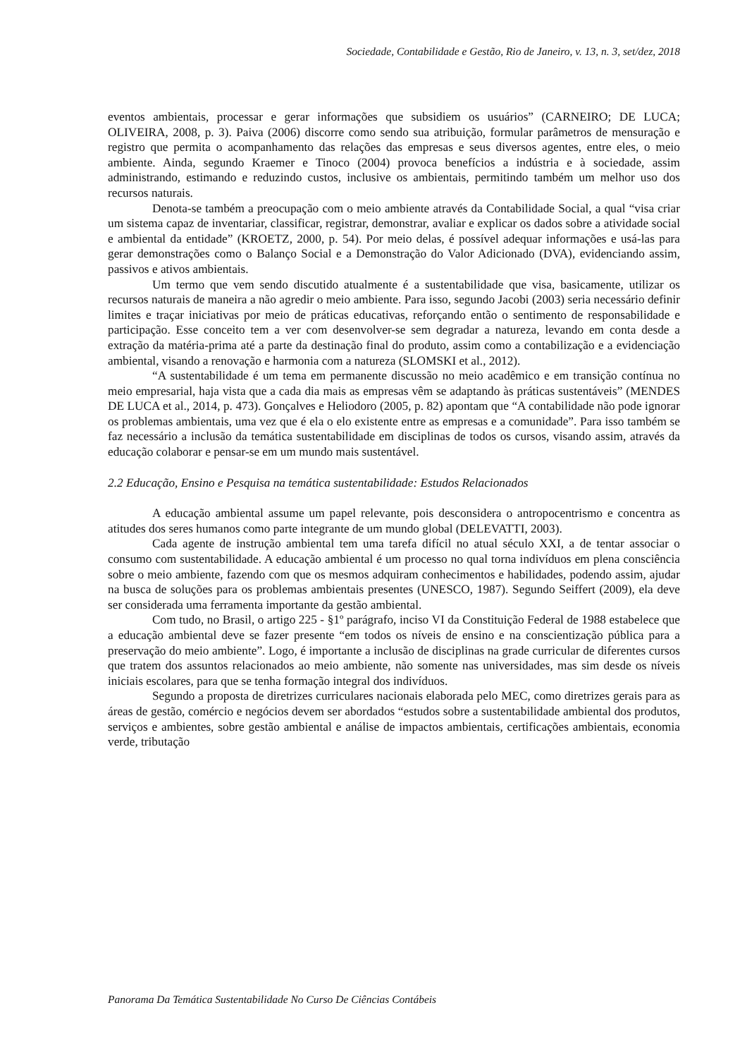Sociedade, Contabilidade e Gestão, Rio de Janeiro, v. 13, n. 3, set/dez, 2018
eventos ambientais, processar e gerar informações que subsidiem os usuários” (CARNEIRO; DE LUCA; OLIVEIRA, 2008, p. 3). Paiva (2006) discorre como sendo sua atribuição, formular parâmetros de mensuração e registro que permita o acompanhamento das relações das empresas e seus diversos agentes, entre eles, o meio ambiente. Ainda, segundo Kraemer e Tinoco (2004) provoca benefícios a indústria e à sociedade, assim administrando, estimando e reduzindo custos, inclusive os ambientais, permitindo também um melhor uso dos recursos naturais.
Denota-se também a preocupação com o meio ambiente através da Contabilidade Social, a qual “visa criar um sistema capaz de inventariar, classificar, registrar, demonstrar, avaliar e explicar os dados sobre a atividade social e ambiental da entidade” (KROETZ, 2000, p. 54). Por meio delas, é possível adequar informações e usá-las para gerar demonstrações como o Balanço Social e a Demonstração do Valor Adicionado (DVA), evidenciando assim, passivos e ativos ambientais.
Um termo que vem sendo discutido atualmente é a sustentabilidade que visa, basicamente, utilizar os recursos naturais de maneira a não agredir o meio ambiente. Para isso, segundo Jacobi (2003) seria necessário definir limites e traçar iniciativas por meio de práticas educativas, reforçando então o sentimento de responsabilidade e participação. Esse conceito tem a ver com desenvolver-se sem degradar a natureza, levando em conta desde a extração da matéria-prima até a parte da destinação final do produto, assim como a contabilização e a evidenciação ambiental, visando a renovação e harmonia com a natureza (SLOMSKI et al., 2012).
“A sustentabilidade é um tema em permanente discussão no meio acadêmico e em transição contínua no meio empresarial, haja vista que a cada dia mais as empresas vêm se adaptando às práticas sustentáveis” (MENDES DE LUCA et al., 2014, p. 473). Gonçalves e Heliodoro (2005, p. 82) apontam que “A contabilidade não pode ignorar os problemas ambientais, uma vez que é ela o elo existente entre as empresas e a comunidade”. Para isso também se faz necessário a inclusão da temática sustentabilidade em disciplinas de todos os cursos, visando assim, através da educação colaborar e pensar-se em um mundo mais sustentável.
2.2 Educação, Ensino e Pesquisa na temática sustentabilidade: Estudos Relacionados
A educação ambiental assume um papel relevante, pois desconsidera o antropocentrismo e concentra as atitudes dos seres humanos como parte integrante de um mundo global (DELEVATTI, 2003).
Cada agente de instrução ambiental tem uma tarefa difícil no atual século XXI, a de tentar associar o consumo com sustentabilidade. A educação ambiental é um processo no qual torna indivíduos em plena consciência sobre o meio ambiente, fazendo com que os mesmos adquiram conhecimentos e habilidades, podendo assim, ajudar na busca de soluções para os problemas ambientais presentes (UNESCO, 1987). Segundo Seiffert (2009), ela deve ser considerada uma ferramenta importante da gestão ambiental.
Com tudo, no Brasil, o artigo 225 - §1º parágrafo, inciso VI da Constituição Federal de 1988 estabelece que a educação ambiental deve se fazer presente “em todos os níveis de ensino e na conscientização pública para a preservação do meio ambiente”. Logo, é importante a inclusão de disciplinas na grade curricular de diferentes cursos que tratem dos assuntos relacionados ao meio ambiente, não somente nas universidades, mas sim desde os níveis iniciais escolares, para que se tenha formação integral dos indivíduos.
Segundo a proposta de diretrizes curriculares nacionais elaborada pelo MEC, como diretrizes gerais para as áreas de gestão, comércio e negócios devem ser abordados “estudos sobre a sustentabilidade ambiental dos produtos, serviços e ambientes, sobre gestão ambiental e análise de impactos ambientais, certificações ambientais, economia verde, tributação
Panorama Da Temática Sustentabilidade No Curso De Ciências Contábeis